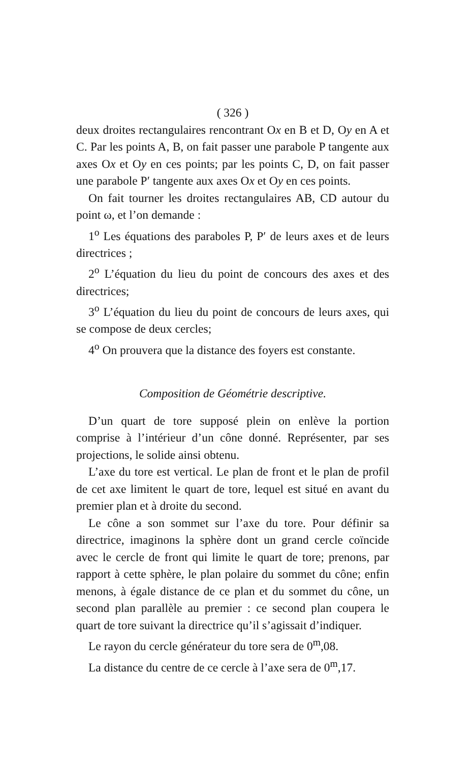( 326 )
deux droites rectangulaires rencontrant Ox en B et D, Oy en A et C. Par les points A, B, on fait passer une parabole P tangente aux axes Ox et Oy en ces points; par les points C, D, on fait passer une parabole P′ tangente aux axes Ox et Oy en ces points.
On fait tourner les droites rectangulaires AB, CD autour du point ω, et l’on demande :
1<sup>o</sup> Les équations des paraboles P, P′ de leurs axes et de leurs directrices ;
2<sup>o</sup> L’équation du lieu du point de concours des axes et des directrices;
3<sup>o</sup> L’équation du lieu du point de concours de leurs axes, qui se compose de deux cercles;
4<sup>o</sup> On prouvera que la distance des foyers est constante.
Composition de Géométrie descriptive.
D’un quart de tore supposé plein on enlève la portion comprise à l’intérieur d’un cône donné. Représenter, par ses projections, le solide ainsi obtenu.
L’axe du tore est vertical. Le plan de front et le plan de profil de cet axe limitent le quart de tore, lequel est situé en avant du premier plan et à droite du second.
Le cône a son sommet sur l’axe du tore. Pour définir sa directrice, imaginons la sphère dont un grand cercle coïncide avec le cercle de front qui limite le quart de tore; prenons, par rapport à cette sphère, le plan polaire du sommet du cône; enfin menons, à égale distance de ce plan et du sommet du cône, un second plan parallèle au premier : ce second plan coupera le quart de tore suivant la directrice qu’il s’agissait d’indiquer.
Le rayon du cercle générateur du tore sera de 0<sup>m</sup>,08.
La distance du centre de ce cercle à l’axe sera de 0<sup>m</sup>,17.